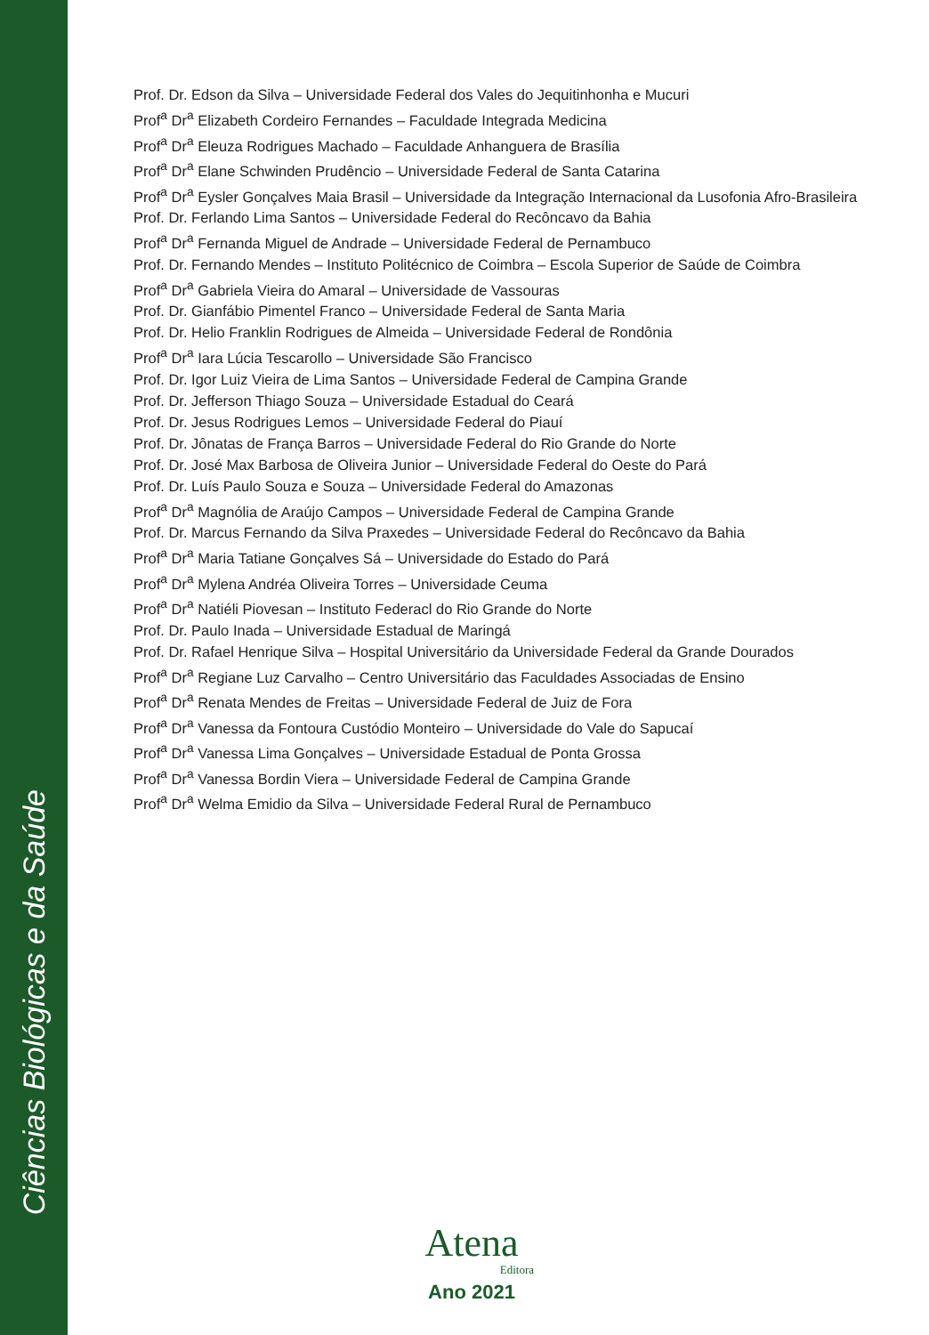Ciências Biológicas e da Saúde
Prof. Dr. Edson da Silva – Universidade Federal dos Vales do Jequitinhonha e Mucuri
Prof<sup>a</sup> Dr<sup>a</sup> Elizabeth Cordeiro Fernandes – Faculdade Integrada Medicina
Prof<sup>a</sup> Dr<sup>a</sup> Eleuza Rodrigues Machado – Faculdade Anhanguera de Brasília
Prof<sup>a</sup> Dr<sup>a</sup> Elane Schwinden Prudêncio – Universidade Federal de Santa Catarina
Prof<sup>a</sup> Dr<sup>a</sup> Eysler Gonçalves Maia Brasil – Universidade da Integração Internacional da Lusofonia Afro-Brasileira
Prof. Dr. Ferlando Lima Santos – Universidade Federal do Recôncavo da Bahia
Prof<sup>a</sup> Dr<sup>a</sup> Fernanda Miguel de Andrade – Universidade Federal de Pernambuco
Prof. Dr. Fernando Mendes – Instituto Politécnico de Coimbra – Escola Superior de Saúde de Coimbra
Prof<sup>a</sup> Dr<sup>a</sup> Gabriela Vieira do Amaral – Universidade de Vassouras
Prof. Dr. Gianfábio Pimentel Franco – Universidade Federal de Santa Maria
Prof. Dr. Helio Franklin Rodrigues de Almeida – Universidade Federal de Rondônia
Prof<sup>a</sup> Dr<sup>a</sup> Iara Lúcia Tescarollo – Universidade São Francisco
Prof. Dr. Igor Luiz Vieira de Lima Santos – Universidade Federal de Campina Grande
Prof. Dr. Jefferson Thiago Souza – Universidade Estadual do Ceará
Prof. Dr. Jesus Rodrigues Lemos – Universidade Federal do Piauí
Prof. Dr. Jônatas de França Barros – Universidade Federal do Rio Grande do Norte
Prof. Dr. José Max Barbosa de Oliveira Junior – Universidade Federal do Oeste do Pará
Prof. Dr. Luís Paulo Souza e Souza – Universidade Federal do Amazonas
Prof<sup>a</sup> Dr<sup>a</sup> Magnólia de Araújo Campos – Universidade Federal de Campina Grande
Prof. Dr. Marcus Fernando da Silva Praxedes – Universidade Federal do Recôncavo da Bahia
Prof<sup>a</sup> Dr<sup>a</sup> Maria Tatiane Gonçalves Sá – Universidade do Estado do Pará
Prof<sup>a</sup> Dr<sup>a</sup> Mylena Andréa Oliveira Torres – Universidade Ceuma
Prof<sup>a</sup> Dr<sup>a</sup> Natiéli Piovesan – Instituto Federacl do Rio Grande do Norte
Prof. Dr. Paulo Inada – Universidade Estadual de Maringá
Prof. Dr. Rafael Henrique Silva – Hospital Universitário da Universidade Federal da Grande Dourados
Prof<sup>a</sup> Dr<sup>a</sup> Regiane Luz Carvalho – Centro Universitário das Faculdades Associadas de Ensino
Prof<sup>a</sup> Dr<sup>a</sup> Renata Mendes de Freitas – Universidade Federal de Juiz de Fora
Prof<sup>a</sup> Dr<sup>a</sup> Vanessa da Fontoura Custódio Monteiro – Universidade do Vale do Sapucaí
Prof<sup>a</sup> Dr<sup>a</sup> Vanessa Lima Gonçalves – Universidade Estadual de Ponta Grossa
Prof<sup>a</sup> Dr<sup>a</sup> Vanessa Bordin Viera – Universidade Federal de Campina Grande
Prof<sup>a</sup> Dr<sup>a</sup> Welma Emidio da Silva – Universidade Federal Rural de Pernambuco
Atena
Editora
Ano 2021